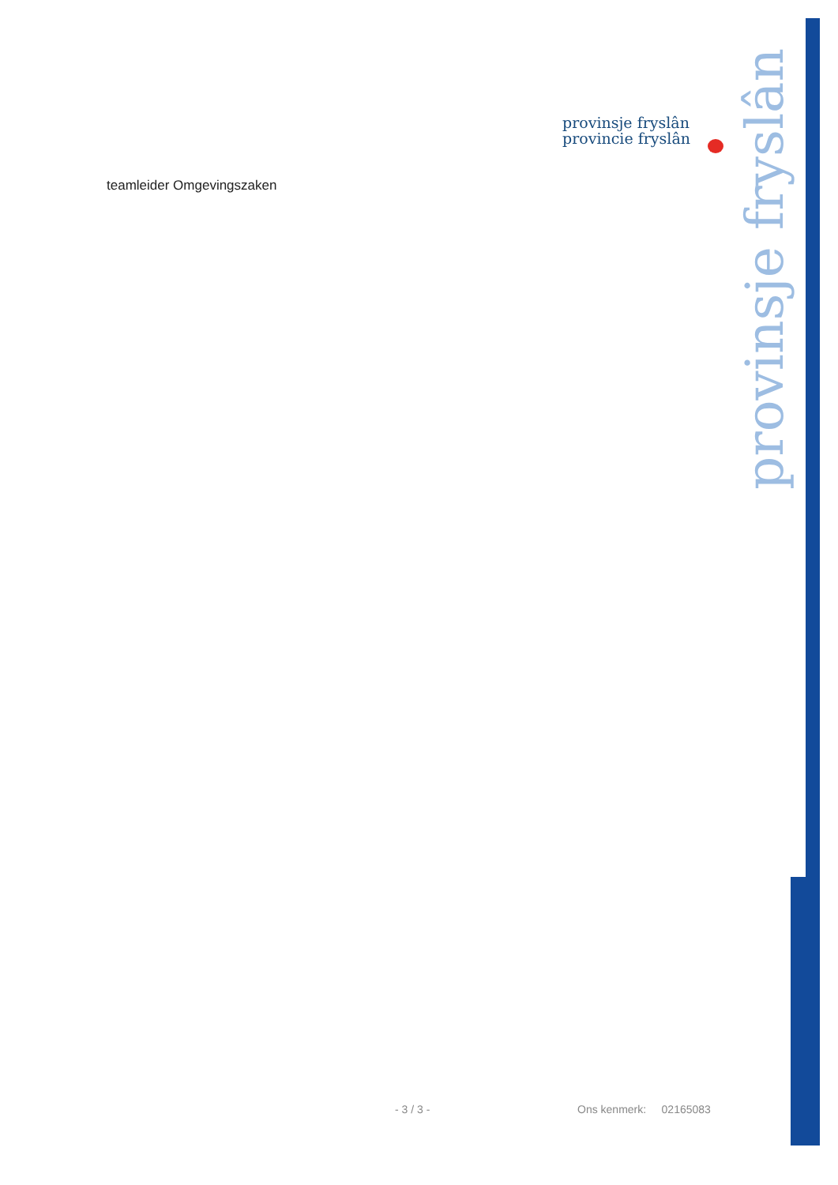provinsje fryslân
provincie fryslân
provinsje fryslân
teamleider Omgevingszaken
- 3 / 3 - Ons kenmerk: 02165083